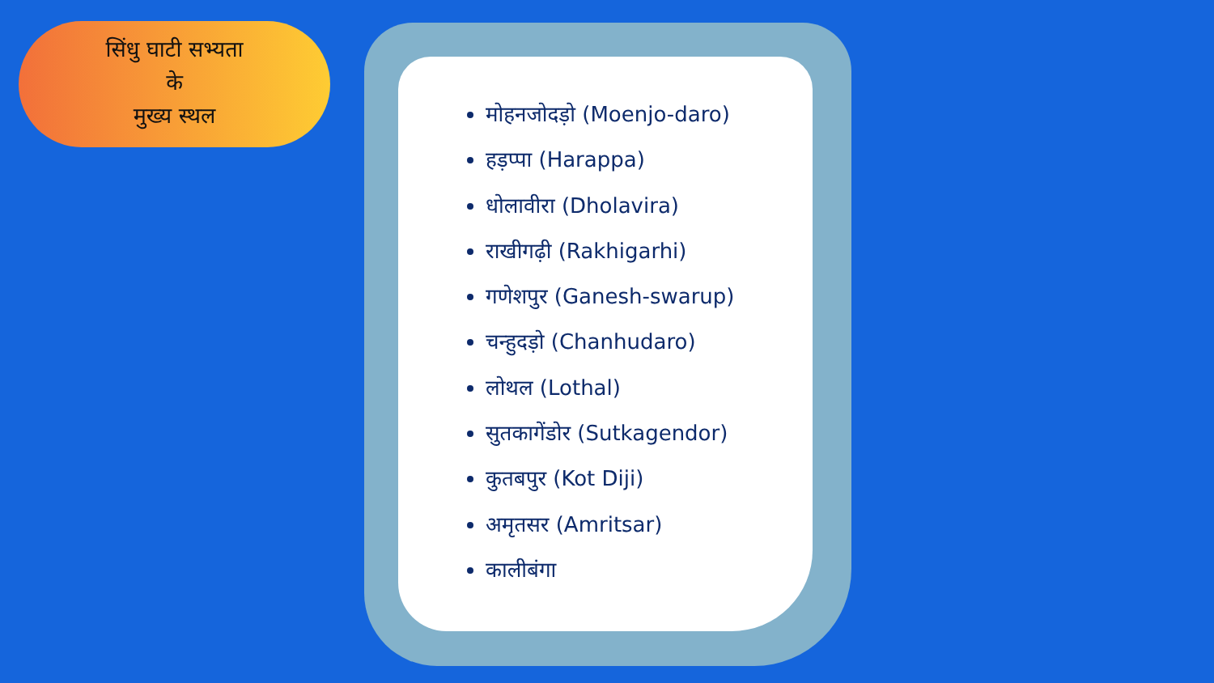सिंधु घाटी सभ्यता
के
मुख्य स्थल
मोहनजोदड़ो (Moenjo-daro)
हड़प्पा (Harappa)
धोलावीरा (Dholavira)
राखीगढ़ी (Rakhigarhi)
गणेशपुर (Ganesh-swarup)
चन्हुदड़ो (Chanhudaro)
लोथल (Lothal)
सुतकागेंडोर (Sutkagendor)
कुतबपुर (Kot Diji)
अमृतसर (Amritsar)
कालीबंगा